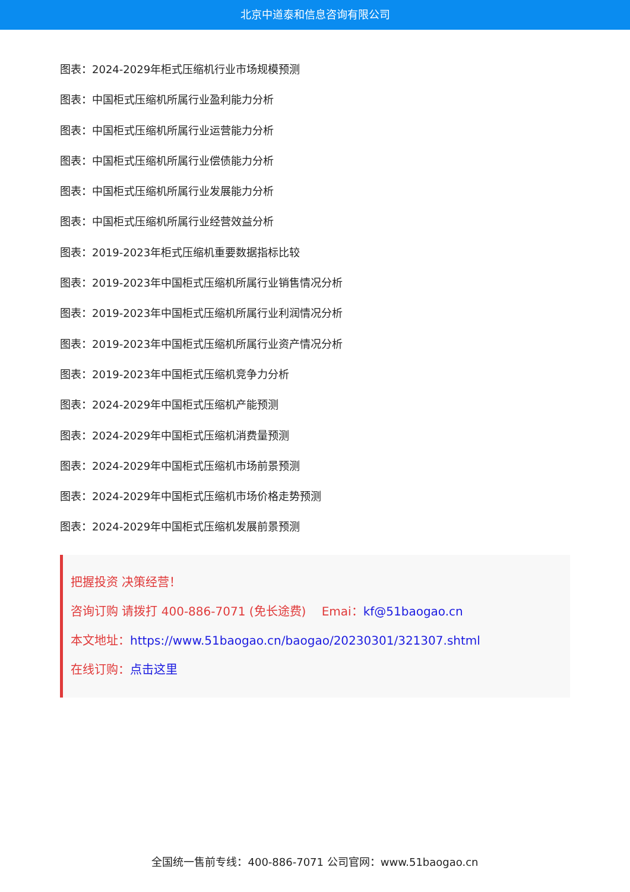北京中道泰和信息咨询有限公司
图表：2024-2029年柜式压缩机行业市场规模预测
图表：中国柜式压缩机所属行业盈利能力分析
图表：中国柜式压缩机所属行业运营能力分析
图表：中国柜式压缩机所属行业偿债能力分析
图表：中国柜式压缩机所属行业发展能力分析
图表：中国柜式压缩机所属行业经营效益分析
图表：2019-2023年柜式压缩机重要数据指标比较
图表：2019-2023年中国柜式压缩机所属行业销售情况分析
图表：2019-2023年中国柜式压缩机所属行业利润情况分析
图表：2019-2023年中国柜式压缩机所属行业资产情况分析
图表：2019-2023年中国柜式压缩机竞争力分析
图表：2024-2029年中国柜式压缩机产能预测
图表：2024-2029年中国柜式压缩机消费量预测
图表：2024-2029年中国柜式压缩机市场前景预测
图表：2024-2029年中国柜式压缩机市场价格走势预测
图表：2024-2029年中国柜式压缩机发展前景预测
把握投资 决策经营！
咨询订购 请拨打 400-886-7071 (免长途费)　 Emai：kf@51baogao.cn
本文地址：https://www.51baogao.cn/baogao/20230301/321307.shtml
在线订购：点击这里
全国统一售前专线：400-886-7071 公司官网：www.51baogao.cn